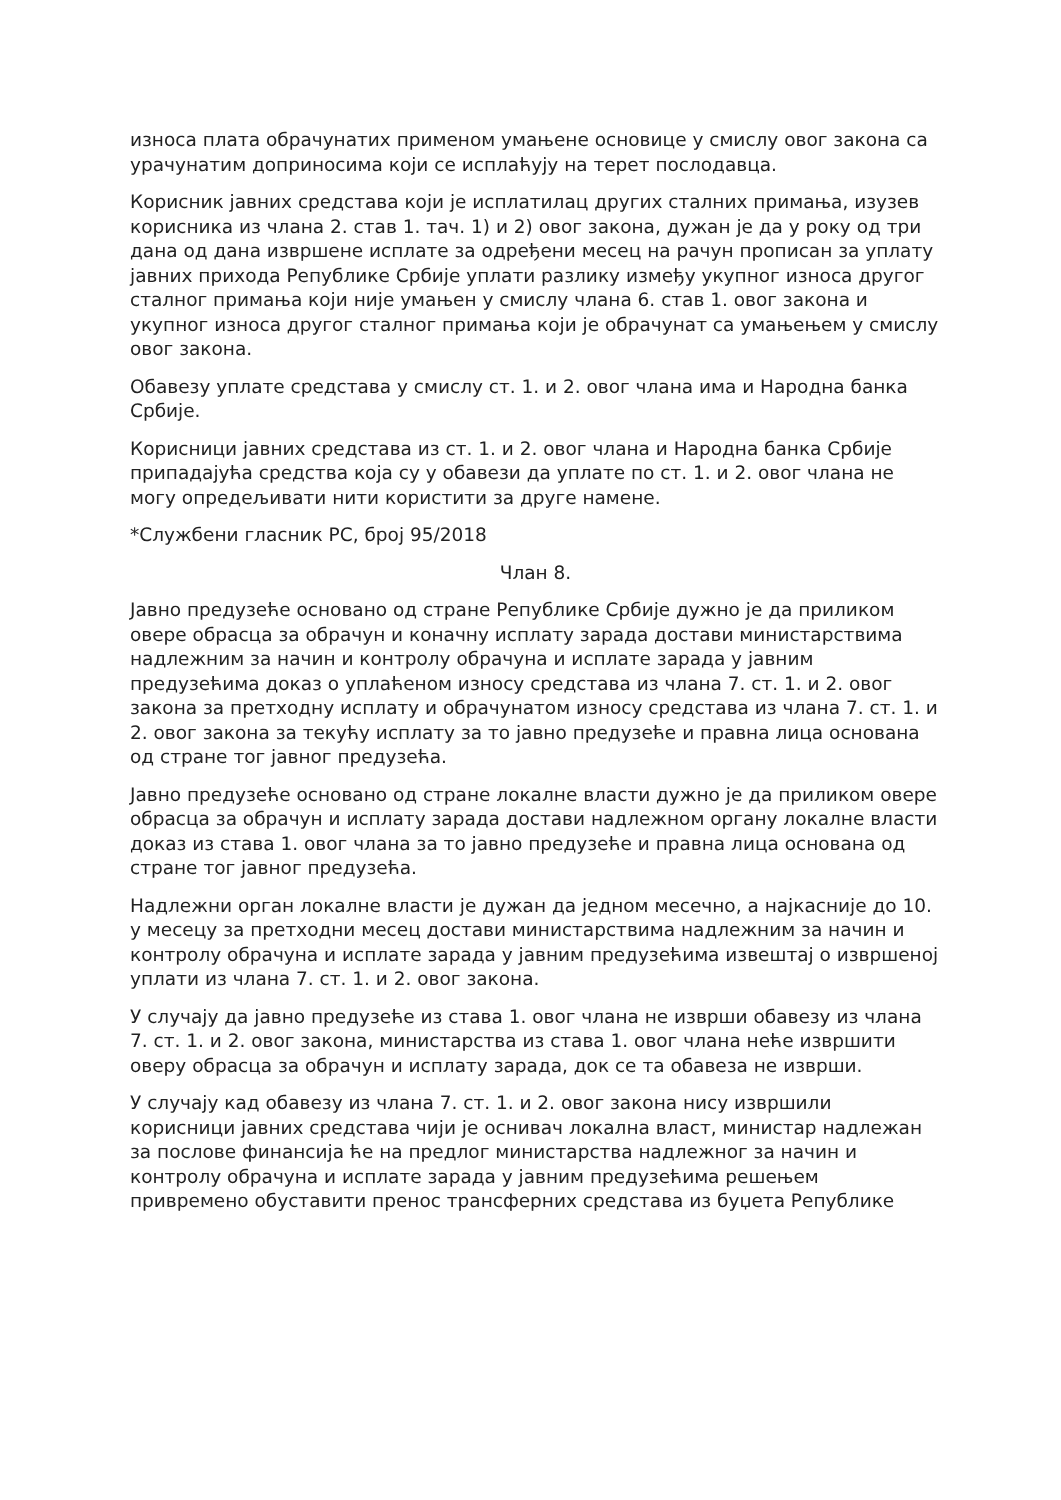износа плата обрачунатих применом умањене основице у смислу овог закона са урачунатим доприносима који се исплаћују на терет послодавца.
Корисник јавних средстава који је исплатилац других сталних примања, изузев корисника из члана 2. став 1. тач. 1) и 2) овог закона, дужан је да у року од три дана од дана извршене исплате за одређени месец на рачун прописан за уплату јавних прихода Републике Србије уплати разлику између укупног износа другог сталног примања који није умањен у смислу члана 6. став 1. овог закона и укупног износа другог сталног примања који је обрачунат са умањењем у смислу овог закона.
Обавезу уплате средстава у смислу ст. 1. и 2. овог члана има и Народна банка Србије.
Корисници јавних средстава из ст. 1. и 2. овог члана и Народна банка Србије припадајућа средства која су у обавези да уплате по ст. 1. и 2. овог члана не могу опредељивати нити користити за друге намене.
*Службени гласник РС, број 95/2018
Члан 8.
Јавно предузеће основано од стране Републике Србије дужно је да приликом овере обрасца за обрачун и коначну исплату зарада достави министарствима надлежним за начин и контролу обрачуна и исплате зарада у јавним предузећима доказ о уплаћеном износу средстава из члана 7. ст. 1. и 2. овог закона за претходну исплату и обрачунатом износу средстава из члана 7. ст. 1. и 2. овог закона за текућу исплату за то јавно предузеће и правна лица основана од стране тог јавног предузећа.
Јавно предузеће основано од стране локалне власти дужно је да приликом овере обрасца за обрачун и исплату зарада достави надлежном органу локалне власти доказ из става 1. овог члана за то јавно предузеће и правна лица основана од стране тог јавног предузећа.
Надлежни орган локалне власти је дужан да једном месечно, а најкасније до 10. у месецу за претходни месец достави министарствима надлежним за начин и контролу обрачуна и исплате зарада у јавним предузећима извештај о извршеној уплати из члана 7. ст. 1. и 2. овог закона.
У случају да јавно предузеће из става 1. овог члана не изврши обавезу из члана 7. ст. 1. и 2. овог закона, министарства из става 1. овог члана неће извршити оверу обрасца за обрачун и исплату зарада, док се та обавеза не изврши.
У случају кад обавезу из члана 7. ст. 1. и 2. овог закона нису извршили корисници јавних средстава чији је оснивач локална власт, министар надлежан за послове финансија ће на предлог министарства надлежног за начин и контролу обрачуна и исплате зарада у јавним предузећима решењем привремено обуставити пренос трансферних средстава из буџета Републике